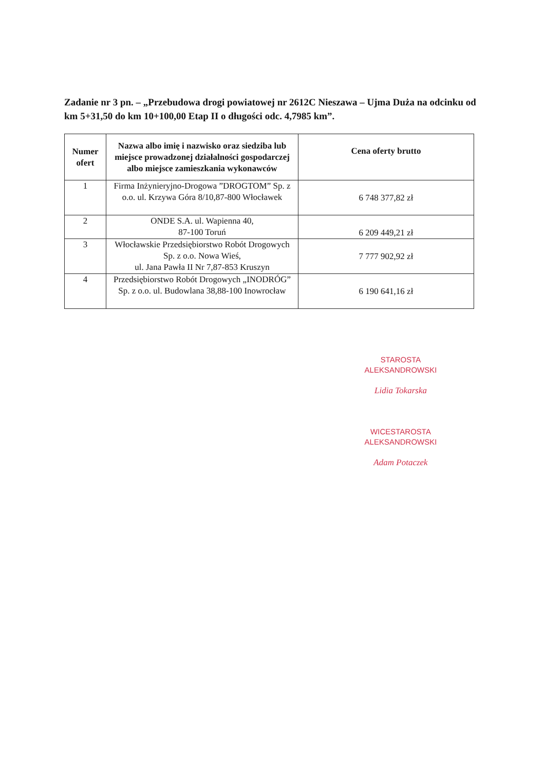Zadanie nr 3 pn. – „Przebudowa drogi powiatowej nr 2612C Nieszawa – Ujma Duża na odcinku od km 5+31,50 do km 10+100,00 Etap II o długości odc. 4,7985 km”.
| Numer ofert | Nazwa albo imię i nazwisko oraz siedziba lub miejsce prowadzonej działalności gospodarczej albo miejsce zamieszkania wykonawców | Cena oferty brutto |
| --- | --- | --- |
| 1 | Firma Inżynieryjno-Drogowa ”DROGTOM” Sp. z o.o. ul. Krzywa Góra 8/10,87-800 Włocławek | 6 748 377,82 zł |
| 2 | ONDE S.A. ul. Wapienna 40, 87-100 Toruń | 6 209 449,21 zł |
| 3 | Włocławskie Przedsiębiorstwo Robót Drogowych Sp. z o.o. Nowa Wieś, ul. Jana Pawła II Nr 7,87-853 Kruszyn | 7 777 902,92 zł |
| 4 | Przedsiębiorstwo Robót Drogowych „INODRÓG” Sp. z o.o. ul. Budowlana 38,88-100 Inowrocław | 6 190 641,16 zł |
STAROSTA
ALEKSANDROWSKI
Lidia Tokarska
WICESTAROSTA
ALEKSANDROWSKI
Adam Potaczek